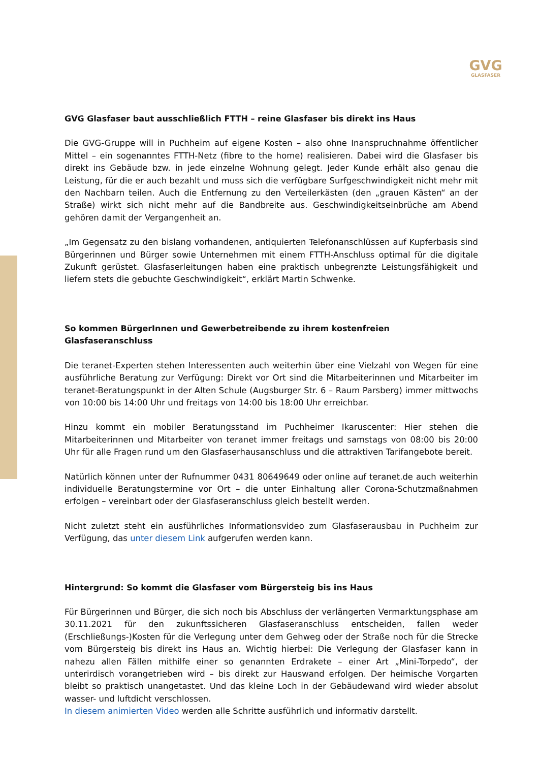GVG
GLASFASER
GVG Glasfaser baut ausschließlich FTTH – reine Glasfaser bis direkt ins Haus
Die GVG-Gruppe will in Puchheim auf eigene Kosten – also ohne Inanspruchnahme öffentlicher Mittel – ein sogenanntes FTTH-Netz (fibre to the home) realisieren. Dabei wird die Glasfaser bis direkt ins Gebäude bzw. in jede einzelne Wohnung gelegt. Jeder Kunde erhält also genau die Leistung, für die er auch bezahlt und muss sich die verfügbare Surfgeschwindigkeit nicht mehr mit den Nachbarn teilen. Auch die Entfernung zu den Verteilerkästen (den „grauen Kästen“ an der Straße) wirkt sich nicht mehr auf die Bandbreite aus. Geschwindigkeitseinbrüche am Abend gehören damit der Vergangenheit an.
„Im Gegensatz zu den bislang vorhandenen, antiquierten Telefonanschlüssen auf Kupferbasis sind Bürgerinnen und Bürger sowie Unternehmen mit einem FTTH-Anschluss optimal für die digitale Zukunft gerüstet. Glasfaserleitungen haben eine praktisch unbegrenzte Leistungsfähigkeit und liefern stets die gebuchte Geschwindigkeit“, erklärt Martin Schwenke.
So kommen BürgerInnen und Gewerbetreibende zu ihrem kostenfreien Glasfaseranschluss
Die teranet-Experten stehen Interessenten auch weiterhin über eine Vielzahl von Wegen für eine ausführliche Beratung zur Verfügung: Direkt vor Ort sind die Mitarbeiterinnen und Mitarbeiter im teranet-Beratungspunkt in der Alten Schule (Augsburger Str. 6 – Raum Parsberg) immer mittwochs von 10:00 bis 14:00 Uhr und freitags von 14:00 bis 18:00 Uhr erreichbar.
Hinzu kommt ein mobiler Beratungsstand im Puchheimer Ikaruscenter: Hier stehen die Mitarbeiterinnen und Mitarbeiter von teranet immer freitags und samstags von 08:00 bis 20:00 Uhr für alle Fragen rund um den Glasfaserhausanschluss und die attraktiven Tarifangebote bereit.
Natürlich können unter der Rufnummer 0431 80649649 oder online auf teranet.de auch weiterhin individuelle Beratungstermine vor Ort – die unter Einhaltung aller Corona-Schutzmaßnahmen erfolgen – vereinbart oder der Glasfaseranschluss gleich bestellt werden.
Nicht zuletzt steht ein ausführliches Informationsvideo zum Glasfaserausbau in Puchheim zur Verfügung, das unter diesem Link aufgerufen werden kann.
Hintergrund: So kommt die Glasfaser vom Bürgersteig bis ins Haus
Für Bürgerinnen und Bürger, die sich noch bis Abschluss der verlängerten Vermarktungsphase am 30.11.2021 für den zukunftssicheren Glasfaseranschluss entscheiden, fallen weder (Erschließungs-)Kosten für die Verlegung unter dem Gehweg oder der Straße noch für die Strecke vom Bürgersteig bis direkt ins Haus an. Wichtig hierbei: Die Verlegung der Glasfaser kann in nahezu allen Fällen mithilfe einer so genannten Erdrakete – einer Art „Mini-Torpedo“, der unterirdisch vorangetrieben wird – bis direkt zur Hauswand erfolgen. Der heimische Vorgarten bleibt so praktisch unangetastet. Und das kleine Loch in der Gebäudewand wird wieder absolut wasser- und luftdicht verschlossen.
In diesem animierten Video werden alle Schritte ausführlich und informativ darstellt.